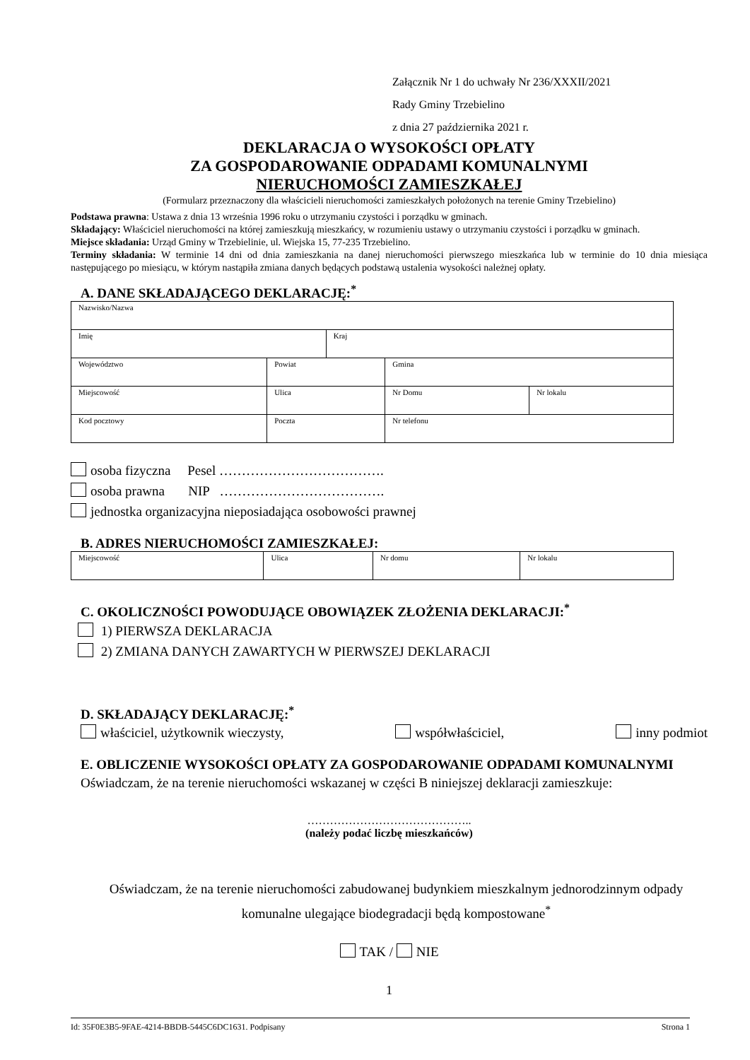Załącznik Nr 1 do uchwały Nr 236/XXXII/2021
Rady Gminy Trzebielino
z dnia 27 października 2021 r.
DEKLARACJA O WYSOKOŚCI OPŁATY
ZA GOSPODAROWANIE ODPADAMI KOMUNALNYMI
NIERUCHOMOŚCI ZAMIESZKAŁEJ
(Formularz przeznaczony dla właścicieli nieruchomości zamieszkałych położonych na terenie Gminy Trzebielino)
Podstawa prawna: Ustawa z dnia 13 września 1996 roku o utrzymaniu czystości i porządku w gminach.
Składający: Właściciel nieruchomości na której zamieszkują mieszkańcy, w rozumieniu ustawy o utrzymaniu czystości i porządku w gminach.
Miejsce składania: Urząd Gminy w Trzebielinie, ul. Wiejska 15, 77-235 Trzebielino.
Terminy składania: W terminie 14 dni od dnia zamieszkania na danej nieruchomości pierwszego mieszkańca lub w terminie do 10 dnia miesiąca następującego po miesiącu, w którym nastąpiła zmiana danych będących podstawą ustalenia wysokości należnej opłaty.
A. DANE SKŁADAJĄCEGO DEKLARACJĘ:<sup>*</sup>
| Nazwisko/Nazwa | | | | | |
| Imię | | | Kraj | | |
| Województwo | | Powiat | | Gmina | |
| Miejscowość | | Ulica | | Nr Domu | Nr lokalu |
| Kod pocztowy | Poczta | | | Nr telefonu | |
osoba fizyczna Pesel ……………………………….
osoba prawna NIP ……………………………….
jednostka organizacyjna nieposiadająca osobowości prawnej
B. ADRES NIERUCHOMOŚCI ZAMIESZKAŁEJ:
| Miejscowość | Ulica | Nr domu | Nr lokalu |
C. OKOLICZNOŚCI POWODUJĄCE OBOWIĄZEK ZŁOŻENIA DEKLARACJI:<sup>*</sup>
1) PIERWSZA DEKLARACJA
2) ZMIANA DANYCH ZAWARTYCH W PIERWSZEJ DEKLARACJI
D. SKŁADAJĄCY DEKLARACJĘ:<sup>*</sup>
właściciel, użytkownik wieczysty, współwłaściciel, inny podmiot
E. OBLICZENIE WYSOKOŚCI OPŁATY ZA GOSPODAROWANIE ODPADAMI KOMUNALNYMI
Oświadczam, że na terenie nieruchomości wskazanej w części B niniejszej deklaracji zamieszkuje:
……………………………………..
(należy podać liczbę mieszkańców)
Oświadczam, że na terenie nieruchomości zabudowanej budynkiem mieszkalnym jednorodzinnym odpady komunalne ulegające biodegradacji będą kompostowane<sup>*</sup>
TAK / NIE
1
Id: 35F0E3B5-9FAE-4214-BBDB-5445C6DC1631. Podpisany Strona 1